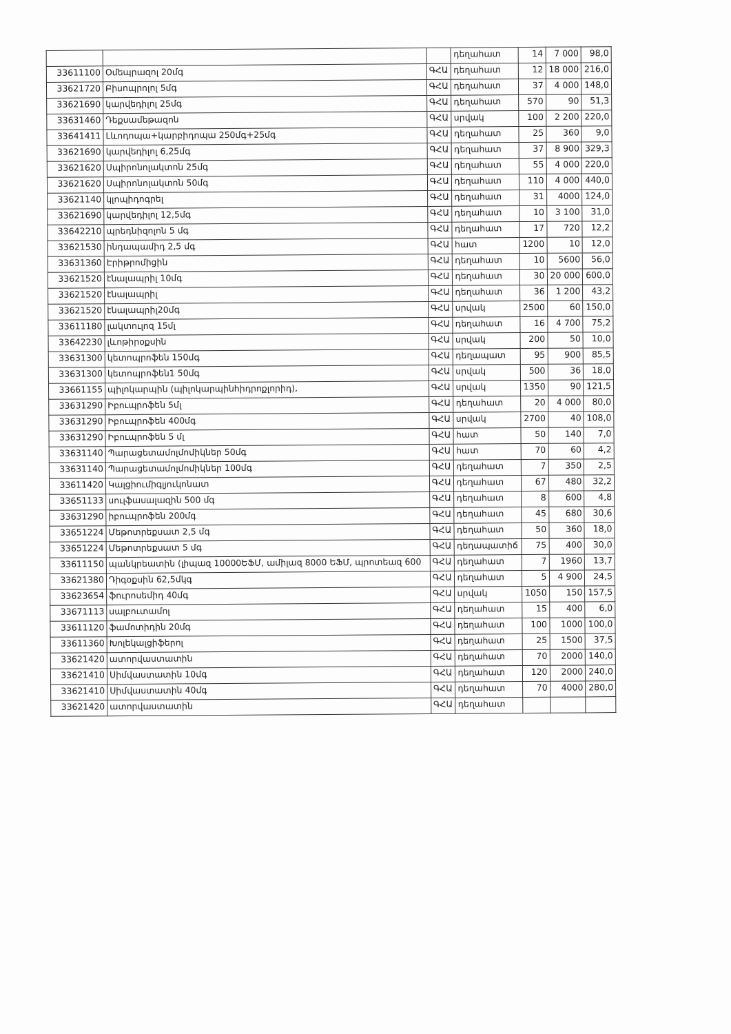| | | | դեղահատ | 14 | 7 000 | 98,0 |
| 33611100 | Օմեպրազոլ 20մգ | ԳՀԱ | դեղահատ | 12 | 18 000 | 216,0 |
| 33621720 | Բիսոպրոլոլ 5մգ | ԳՀԱ | դեղահատ | 37 | 4 000 | 148,0 |
| 33621690 | կարվեդիլոլ 25մգ | ԳՀԱ | դեղահատ | 570 | 90 | 51,3 |
| 33631460 | Դեքսամեթազոն | ԳՀԱ | սրվակ | 100 | 2 200 | 220,0 |
| 33641411 | Լևոդոպա+կարբիդոպա 250մգ+25մգ | ԳՀԱ | դեղահատ | 25 | 360 | 9,0 |
| 33621690 | կարվեդիլոլ 6,25մգ | ԳՀԱ | դեղահատ | 37 | 8 900 | 329,3 |
| 33621620 | Սպիրոնոլակտոն 25մգ | ԳՀԱ | դեղահատ | 55 | 4 000 | 220,0 |
| 33621620 | Սպիրոնոլակտոն 50մգ | ԳՀԱ | դեղահատ | 110 | 4 000 | 440,0 |
| 33621140 | կլոպիդոգրել | ԳՀԱ | դեղահատ | 31 | 4000 | 124,0 |
| 33621690 | կարվեդիլոլ 12,5մգ | ԳՀԱ | դեղահատ | 10 | 3 100 | 31,0 |
| 33642210 | պրեդնիզոլոն 5 մգ | ԳՀԱ | դեղահատ | 17 | 720 | 12,2 |
| 33621530 | ինդապամիդ 2,5 մգ | ԳՀԱ | հատ | 1200 | 10 | 12,0 |
| 33631360 | Էրիթրոմիցին | ԳՀԱ | դեղահատ | 10 | 5600 | 56,0 |
| 33621520 | էնալապրիլ 10մգ | ԳՀԱ | դեղահատ | 30 | 20 000 | 600,0 |
| 33621520 | էնալապրիլ | ԳՀԱ | դեղահատ | 36 | 1 200 | 43,2 |
| 33621520 | էնալապրիլ20մգ | ԳՀԱ | սրվակ | 2500 | 60 | 150,0 |
| 33611180 | լակտուլոզ 15մլ | ԳՀԱ | դեղահատ | 16 | 4 700 | 75,2 |
| 33642230 | լևոթիրօքսին | ԳՀԱ | սրվակ | 200 | 50 | 10,0 |
| 33631300 | կետոպրոֆեն 150մգ | ԳՀԱ | դեղապատ | 95 | 900 | 85,5 |
| 33631300 | կետոպրոֆեն1 50մգ | ԳՀԱ | սրվակ | 500 | 36 | 18,0 |
| 33661155 | պիլոկարպին (պիլոկարպինհիդրոքլորիդ), | ԳՀԱ | սրվակ | 1350 | 90 | 121,5 |
| 33631290 | Իբուպրոֆեն 5մլ | ԳՀԱ | դեղահատ | 20 | 4 000 | 80,0 |
| 33631290 | Իբուպրոֆեն 400մգ | ԳՀԱ | սրվակ | 2700 | 40 | 108,0 |
| 33631290 | Իբուպրոֆեն 5 մլ | ԳՀԱ | հատ | 50 | 140 | 7,0 |
| 33631140 | Պարացետամոլմոմիկներ 50մգ | ԳՀԱ | հատ | 70 | 60 | 4,2 |
| 33631140 | Պարացետամոլմոմիկներ 100մգ | ԳՀԱ | դեղահատ | 7 | 350 | 2,5 |
| 33611420 | Կալցիումիգլյուկոնատ | ԳՀԱ | դեղահատ | 67 | 480 | 32,2 |
| 33651133 | սուլֆասալազին 500 մգ | ԳՀԱ | դեղահատ | 8 | 600 | 4,8 |
| 33631290 | իբուպրոֆեն 200մգ | ԳՀԱ | դեղահատ | 45 | 680 | 30,6 |
| 33651224 | Մեթոտրեքսատ 2,5 մգ | ԳՀԱ | դեղահատ | 50 | 360 | 18,0 |
| 33651224 | Մեթոտրեքսատ 5 մգ | ԳՀԱ | դեղապատիճ | 75 | 400 | 30,0 |
| 33611150 | պանկրեատին (լիպազ 10000ԵՖՄ, ամիլազ 8000 ԵՖՄ, պրոտեազ 600 | ԳՀԱ | դեղահատ | 7 | 1960 | 13,7 |
| 33621380 | Դիգօքսին 62,5մկգ | ԳՀԱ | դեղահատ | 5 | 4 900 | 24,5 |
| 33623654 | ֆուրոսեմիդ 40մգ | ԳՀԱ | սրվակ | 1050 | 150 | 157,5 |
| 33671113 | սալբուտամոլ | ԳՀԱ | դեղահատ | 15 | 400 | 6,0 |
| 33611120 | ֆամոտիդին 20մգ | ԳՀԱ | դեղահատ | 100 | 1000 | 100,0 |
| 33611360 | Խոլեկալցիֆերոլ | ԳՀԱ | դեղահատ | 25 | 1500 | 37,5 |
| 33621420 | ատորվաստատին | ԳՀԱ | դեղահատ | 70 | 2000 | 140,0 |
| 33621410 | Սիմվաստատին 10մգ | ԳՀԱ | դեղահատ | 120 | 2000 | 240,0 |
| 33621410 | Սիմվաստատին 40մգ | ԳՀԱ | դեղահատ | 70 | 4000 | 280,0 |
| 33621420 | ատորվաստատին | ԳՀԱ | դեղահատ | | | |